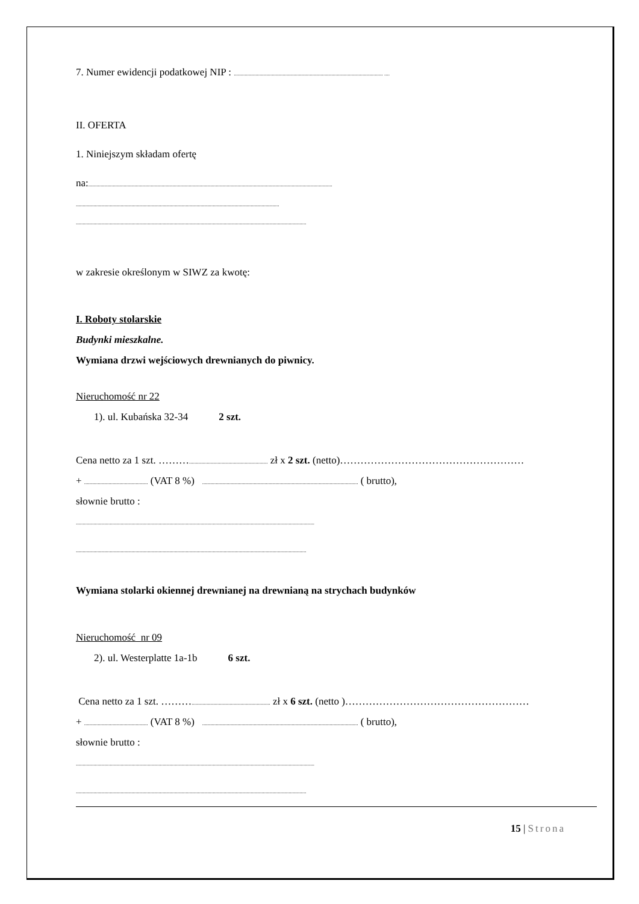7. Numer ewidencji podatkowej NIP : .............................................................................................................. ....
II. OFERTA
1. Niniejszym składam ofertę
na:....................................................................................................................................................................................
......................................................................................................................................................
..........................................................................................................................................................................
w zakresie określonym w SIWZ za kwotę:
I. Roboty stolarskie
Budynki mieszkalne.
Wymiana drzwi wejściowych drewnianych do piwnicy.
Nieruchomość nr 22
1). ul. Kubańska 32-34 2 szt.
Cena netto za 1 szt. ……….......................................................... zł x 2 szt. (netto)………………………………………………
+ ............................................... (VAT 8 %) ................................................................................................................... ( brutto),
słownie brutto :
................................................................................................................................................................................
..........................................................................................................................................................................
Wymiana stolarki okiennej drewnianej na drewnianą na strychach budynków
Nieruchomość nr 09
2). ul. Westerplatte 1a-1b 6 szt.
Cena netto za 1 szt. ……….......................................................... zł x 6 szt. (netto )………………………………………………
+ ............................................... (VAT 8 %) ................................................................................................................... ( brutto),
słownie brutto :
................................................................................................................................................................................
..........................................................................................................................................................................
15 | Strona